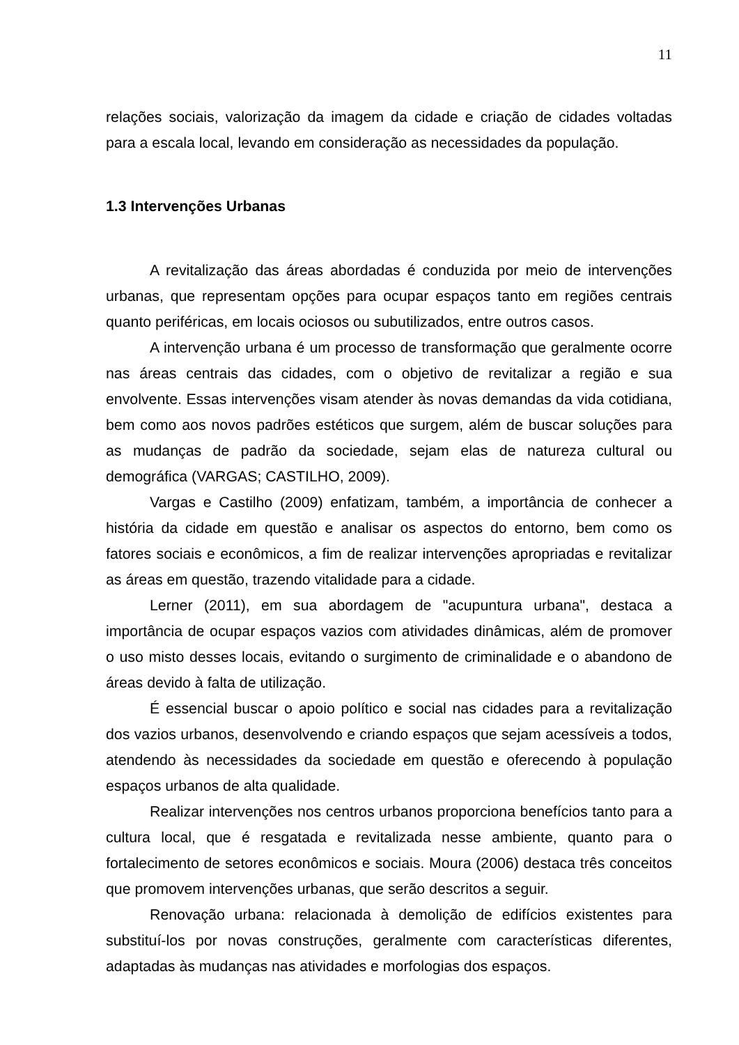11
relações sociais, valorização da imagem da cidade e criação de cidades voltadas para a escala local, levando em consideração as necessidades da população.
1.3 Intervenções Urbanas
A revitalização das áreas abordadas é conduzida por meio de intervenções urbanas, que representam opções para ocupar espaços tanto em regiões centrais quanto periféricas, em locais ociosos ou subutilizados, entre outros casos.
A intervenção urbana é um processo de transformação que geralmente ocorre nas áreas centrais das cidades, com o objetivo de revitalizar a região e sua envolvente. Essas intervenções visam atender às novas demandas da vida cotidiana, bem como aos novos padrões estéticos que surgem, além de buscar soluções para as mudanças de padrão da sociedade, sejam elas de natureza cultural ou demográfica (VARGAS; CASTILHO, 2009).
Vargas e Castilho (2009) enfatizam, também, a importância de conhecer a história da cidade em questão e analisar os aspectos do entorno, bem como os fatores sociais e econômicos, a fim de realizar intervenções apropriadas e revitalizar as áreas em questão, trazendo vitalidade para a cidade.
Lerner (2011), em sua abordagem de "acupuntura urbana", destaca a importância de ocupar espaços vazios com atividades dinâmicas, além de promover o uso misto desses locais, evitando o surgimento de criminalidade e o abandono de áreas devido à falta de utilização.
É essencial buscar o apoio político e social nas cidades para a revitalização dos vazios urbanos, desenvolvendo e criando espaços que sejam acessíveis a todos, atendendo às necessidades da sociedade em questão e oferecendo à população espaços urbanos de alta qualidade.
Realizar intervenções nos centros urbanos proporciona benefícios tanto para a cultura local, que é resgatada e revitalizada nesse ambiente, quanto para o fortalecimento de setores econômicos e sociais. Moura (2006) destaca três conceitos que promovem intervenções urbanas, que serão descritos a seguir.
Renovação urbana: relacionada à demolição de edifícios existentes para substituí-los por novas construções, geralmente com características diferentes, adaptadas às mudanças nas atividades e morfologias dos espaços.